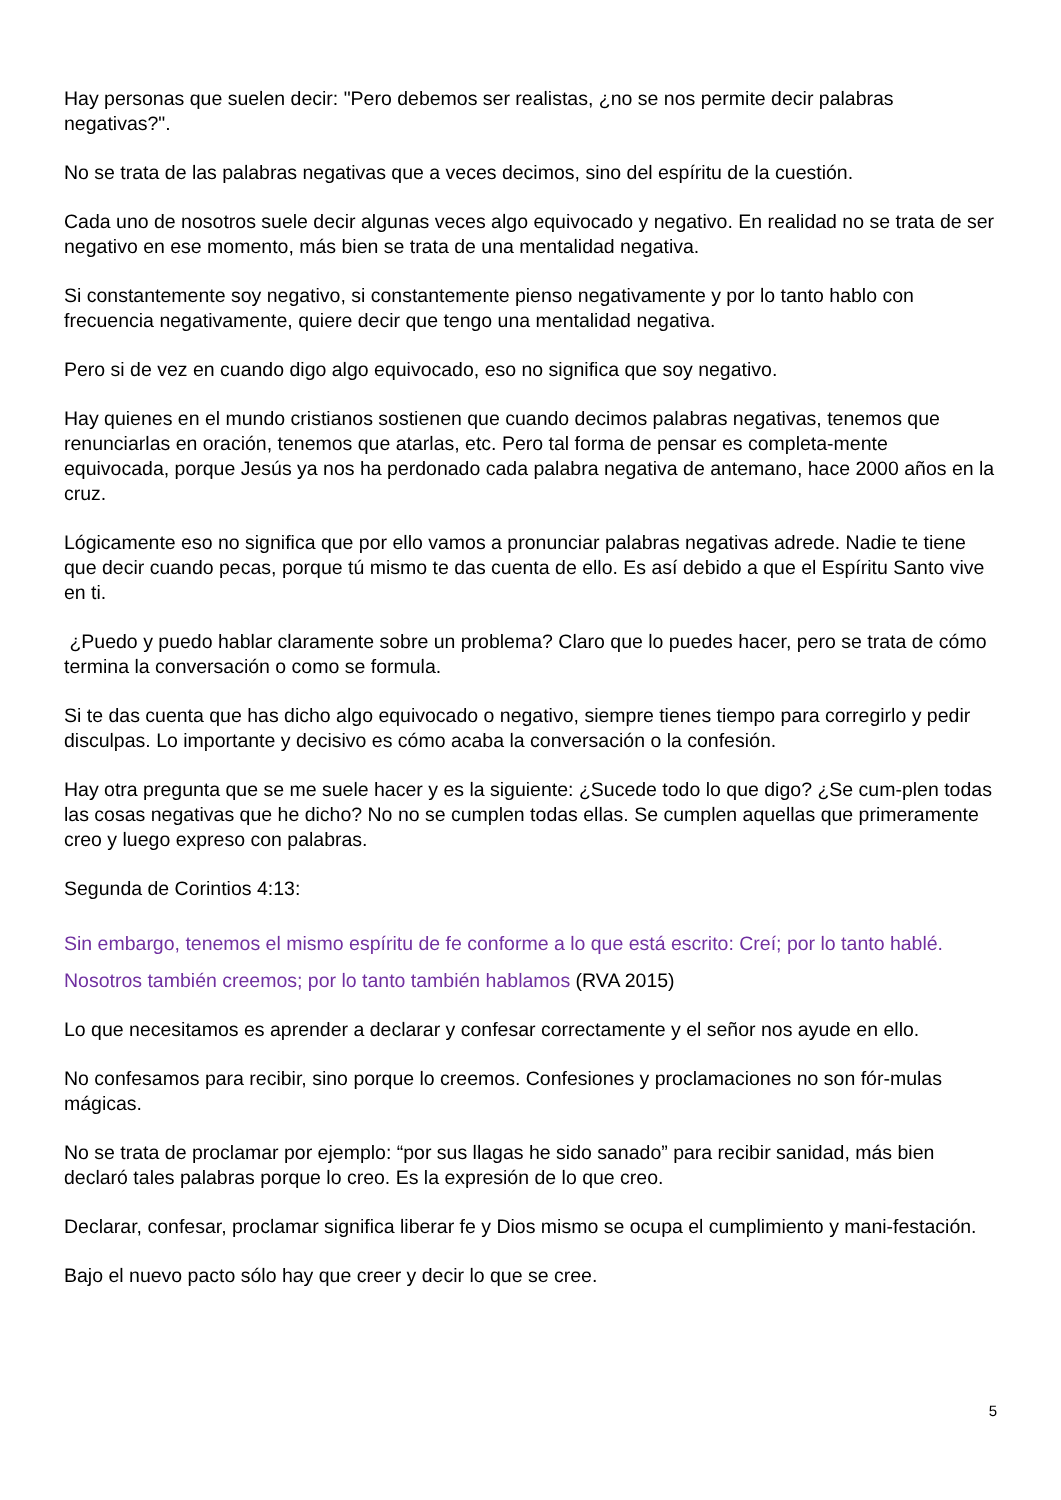Hay personas que suelen decir: "Pero debemos ser realistas, ¿no se nos permite decir palabras negativas?".
No se trata de las palabras negativas que a veces decimos, sino del espíritu de la cuestión.
Cada uno de nosotros suele decir algunas veces algo equivocado y negativo. En realidad no se trata de ser negativo en ese momento, más bien se trata de una mentalidad negativa.
Si constantemente soy negativo, si constantemente pienso negativamente y por lo tanto hablo con frecuencia negativamente, quiere decir que tengo una mentalidad negativa.
Pero si de vez en cuando digo algo equivocado, eso no significa que soy negativo.
Hay quienes en el mundo cristianos sostienen que cuando decimos palabras negativas, tenemos que renunciarlas en oración, tenemos que atarlas, etc. Pero tal forma de pensar es completa-mente equivocada, porque Jesús ya nos ha perdonado cada palabra negativa de antemano, hace 2000 años en la cruz.
Lógicamente eso no significa que por ello vamos a pronunciar palabras negativas adrede. Nadie te tiene que decir cuando pecas, porque tú mismo te das cuenta de ello. Es así debido a que el Espíritu Santo vive en ti.
¿Puedo y puedo hablar claramente sobre un problema? Claro que lo puedes hacer, pero se trata de cómo termina la conversación o como se formula.
Si te das cuenta que has dicho algo equivocado o negativo, siempre tienes tiempo para corregirlo y pedir disculpas. Lo importante y decisivo es cómo acaba la conversación o la confesión.
Hay otra pregunta que se me suele hacer y es la siguiente: ¿Sucede todo lo que digo? ¿Se cum-plen todas las cosas negativas que he dicho? No no se cumplen todas ellas. Se cumplen aquellas que primeramente creo y luego expreso con palabras.
Segunda de Corintios 4:13:
Sin embargo, tenemos el mismo espíritu de fe conforme a lo que está escrito: Creí; por lo tanto hablé. Nosotros también creemos; por lo tanto también hablamos (RVA 2015)
Lo que necesitamos es aprender a declarar y confesar correctamente y el señor nos ayude en ello.
No confesamos para recibir, sino porque lo creemos. Confesiones y proclamaciones no son fór-mulas mágicas.
No se trata de proclamar por ejemplo: “por sus llagas he sido sanado” para recibir sanidad, más bien declaró tales palabras porque lo creo. Es la expresión de lo que creo.
Declarar, confesar, proclamar significa liberar fe y Dios mismo se ocupa el cumplimiento y mani-festación.
Bajo el nuevo pacto sólo hay que creer y decir lo que se cree.
5